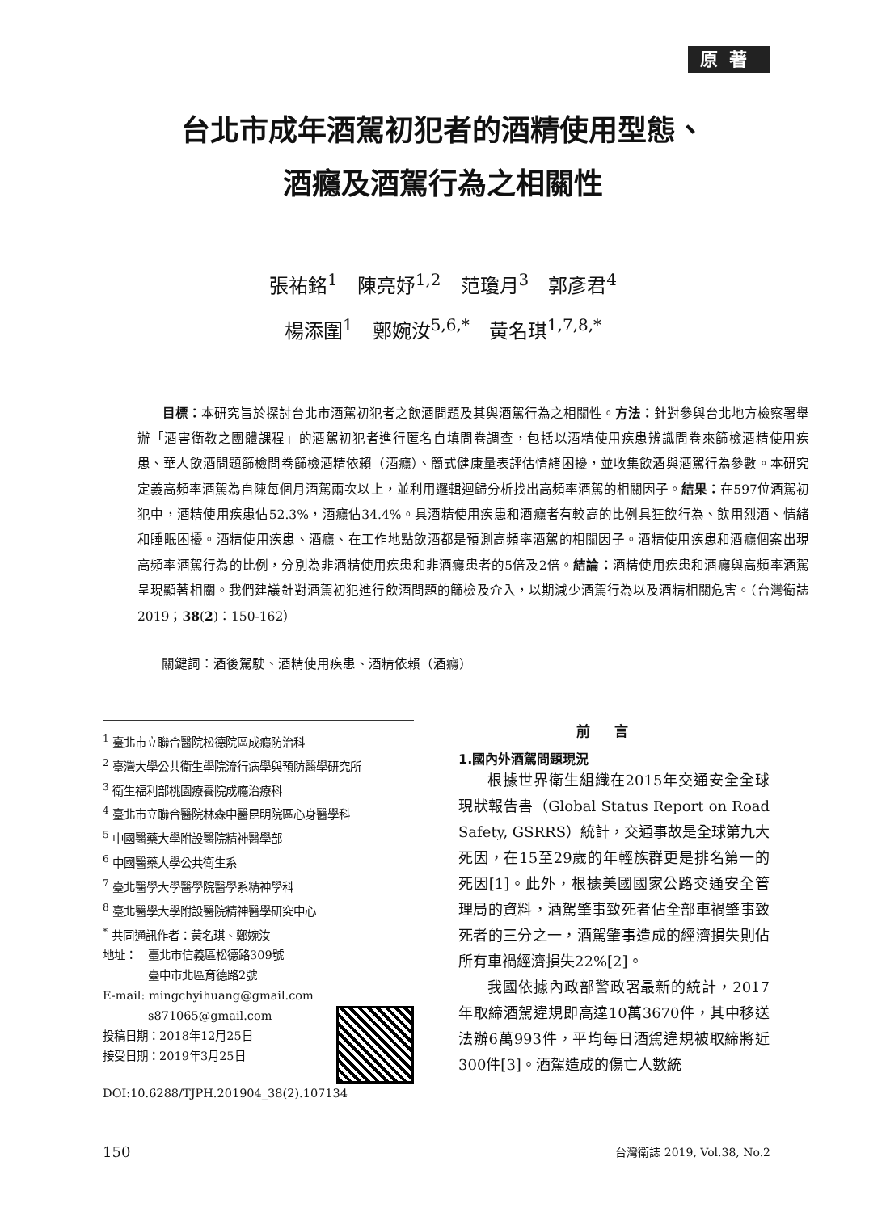原著
台北市成年酒駕初犯者的酒精使用型態、
酒癮及酒駕行為之相關性
張祐銘<sup>1</sup>　陳亮妤<sup>1,2</sup>　范瓊月<sup>3</sup>　郭彥君<sup>4</sup>
楊添圍<sup>1</sup>　鄭婉汝<sup>5,6,*</sup>　黃名琪<sup>1,7,8,*</sup>
目標：本研究旨於探討台北市酒駕初犯者之飲酒問題及其與酒駕行為之相關性。方法：針對參與台北地方檢察署舉辦「酒害衛教之團體課程」的酒駕初犯者進行匿名自填問卷調查，包括以酒精使用疾患辨識問卷來篩檢酒精使用疾患、華人飲酒問題篩檢問卷篩檢酒精依賴（酒癮）、簡式健康量表評估情緒困擾，並收集飲酒與酒駕行為參數。本研究定義高頻率酒駕為自陳每個月酒駕兩次以上，並利用邏輯迴歸分析找出高頻率酒駕的相關因子。結果：在597位酒駕初犯中，酒精使用疾患佔52.3%，酒癮佔34.4%。具酒精使用疾患和酒癮者有較高的比例具狂飲行為、飲用烈酒、情緒和睡眠困擾。酒精使用疾患、酒癮、在工作地點飲酒都是預測高頻率酒駕的相關因子。酒精使用疾患和酒癮個案出現高頻率酒駕行為的比例，分別為非酒精使用疾患和非酒癮患者的5倍及2倍。結論：酒精使用疾患和酒癮與高頻率酒駕呈現顯著相關。我們建議針對酒駕初犯進行飲酒問題的篩檢及介入，以期減少酒駕行為以及酒精相關危害。（台灣衛誌 2019；38(2)：150-162）
關鍵詞：酒後駕駛、酒精使用疾患、酒精依賴（酒癮）
<sup>1</sup> 臺北市立聯合醫院松德院區成癮防治科
<sup>2</sup> 臺灣大學公共衛生學院流行病學與預防醫學研究所
<sup>3</sup> 衛生福利部桃園療養院成癮治療科
<sup>4</sup> 臺北市立聯合醫院林森中醫昆明院區心身醫學科
<sup>5</sup> 中國醫藥大學附設醫院精神醫學部
<sup>6</sup> 中國醫藥大學公共衛生系
<sup>7</sup> 臺北醫學大學醫學院醫學系精神學科
<sup>8</sup> 臺北醫學大學附設醫院精神醫學研究中心
<sup>*</sup> 共同通訊作者：黃名琪、鄭婉汝
地址：　臺北市信義區松德路309號
　　　　臺中市北區育德路2號
E-mail: mingchyihuang@gmail.com
　　　　s871065@gmail.com
投稿日期：2018年12月25日
接受日期：2019年3月25日
DOI:10.6288/TJPH.201904_38(2).107134
前言
1.國內外酒駕問題現況
根據世界衛生組織在2015年交通安全全球現狀報告書（Global Status Report on Road Safety, GSRRS）統計，交通事故是全球第九大死因，在15至29歲的年輕族群更是排名第一的死因[1]。此外，根據美國國家公路交通安全管理局的資料，酒駕肇事致死者佔全部車禍肇事致死者的三分之一，酒駕肇事造成的經濟損失則佔所有車禍經濟損失22%[2]。
我國依據內政部警政署最新的統計，2017年取締酒駕違規即高達10萬3670件，其中移送法辦6萬993件，平均每日酒駕違規被取締將近300件[3]。酒駕造成的傷亡人數統
150 台灣衛誌 2019, Vol.38, No.2